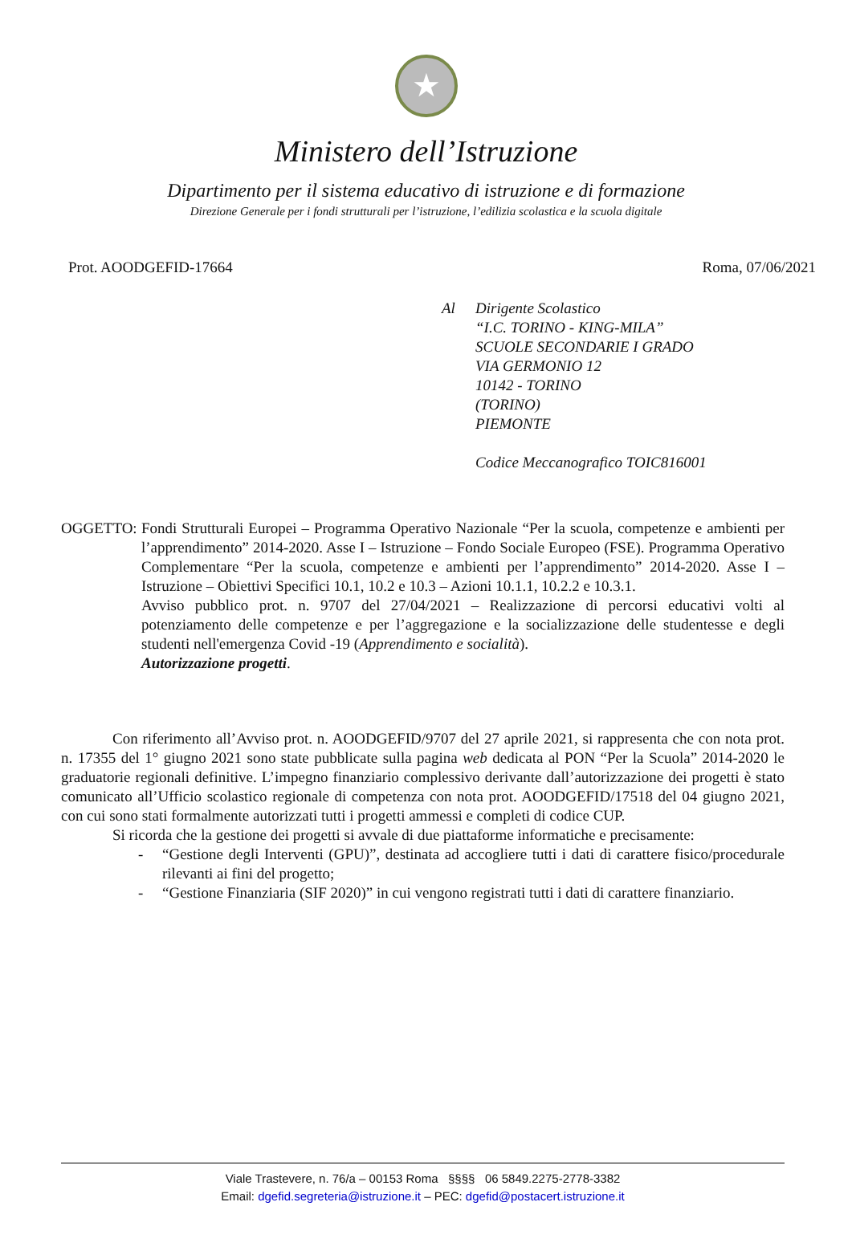★
Ministero dell’Istruzione
Dipartimento per il sistema educativo di istruzione e di formazione
Direzione Generale per i fondi strutturali per l’istruzione, l’edilizia scolastica e la scuola digitale
Prot. AOODGEFID-17664 Roma, 07/06/2021
Al Dirigente Scolastico
“I.C. TORINO - KING-MILA”
SCUOLE SECONDARIE I GRADO
VIA GERMONIO 12
10142 - TORINO
(TORINO)
PIEMONTE
Codice Meccanografico TOIC816001
OGGETTO: Fondi Strutturali Europei – Programma Operativo Nazionale “Per la scuola, competenze e ambienti per l’apprendimento” 2014-2020. Asse I – Istruzione – Fondo Sociale Europeo (FSE). Programma Operativo Complementare “Per la scuola, competenze e ambienti per l’apprendimento” 2014-2020. Asse I – Istruzione – Obiettivi Specifici 10.1, 10.2 e 10.3 – Azioni 10.1.1, 10.2.2 e 10.3.1.
Avviso pubblico prot. n. 9707 del 27/04/2021 – Realizzazione di percorsi educativi volti al potenziamento delle competenze e per l’aggregazione e la socializzazione delle studentesse e degli studenti nell'emergenza Covid -19 (Apprendimento e socialità).
Autorizzazione progetti.
Con riferimento all’Avviso prot. n. AOODGEFID/9707 del 27 aprile 2021, si rappresenta che con nota prot. n. 17355 del 1° giugno 2021 sono state pubblicate sulla pagina web dedicata al PON “Per la Scuola” 2014-2020 le graduatorie regionali definitive. L’impegno finanziario complessivo derivante dall’autorizzazione dei progetti è stato comunicato all’Ufficio scolastico regionale di competenza con nota prot. AOODGEFID/17518 del 04 giugno 2021, con cui sono stati formalmente autorizzati tutti i progetti ammessi e completi di codice CUP.
Si ricorda che la gestione dei progetti si avvale di due piattaforme informatiche e precisamente:
- “Gestione degli Interventi (GPU)”, destinata ad accogliere tutti i dati di carattere fisico/procedurale rilevanti ai fini del progetto;
- “Gestione Finanziaria (SIF 2020)” in cui vengono registrati tutti i dati di carattere finanziario.
Viale Trastevere, n. 76/a – 00153 Roma §§§§ 06 5849.2275-2778-3382
Email: dgefid.segreteria@istruzione.it – PEC: dgefid@postacert.istruzione.it